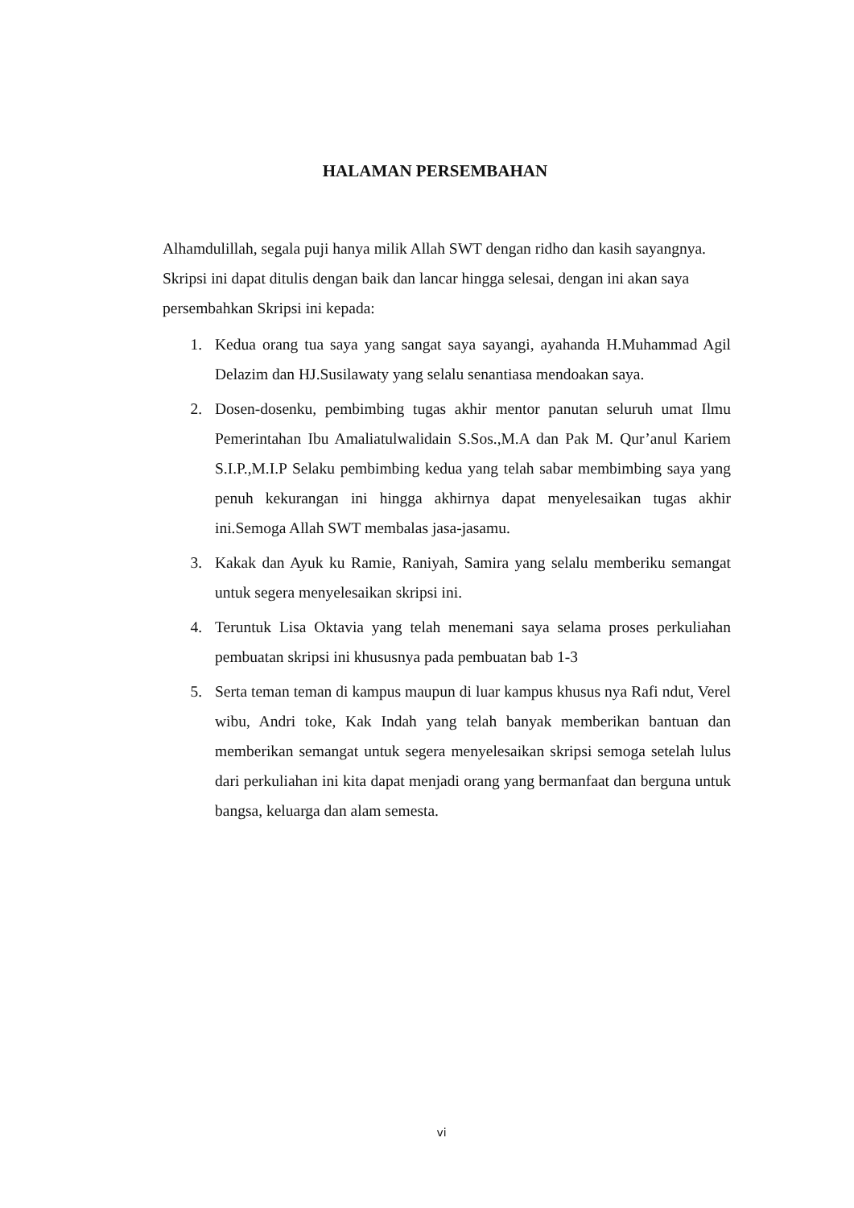HALAMAN PERSEMBAHAN
Alhamdulillah, segala puji hanya milik Allah SWT dengan ridho dan kasih sayangnya. Skripsi ini dapat ditulis dengan baik dan lancar hingga selesai, dengan ini akan saya persembahkan Skripsi ini kepada:
1. Kedua orang tua saya yang sangat saya sayangi, ayahanda H.Muhammad Agil Delazim dan HJ.Susilawaty yang selalu senantiasa mendoakan saya.
2. Dosen-dosenku, pembimbing tugas akhir mentor panutan seluruh umat Ilmu Pemerintahan Ibu Amaliatulwalidain S.Sos.,M.A dan Pak M. Qur’anul Kariem S.I.P.,M.I.P Selaku pembimbing kedua yang telah sabar membimbing saya yang penuh kekurangan ini hingga akhirnya dapat menyelesaikan tugas akhir ini.Semoga Allah SWT membalas jasa-jasamu.
3. Kakak dan Ayuk ku Ramie, Raniyah, Samira yang selalu memberiku semangat untuk segera menyelesaikan skripsi ini.
4. Teruntuk Lisa Oktavia yang telah menemani saya selama proses perkuliahan pembuatan skripsi ini khususnya pada pembuatan bab 1-3
5. Serta teman teman di kampus maupun di luar kampus khusus nya Rafi ndut, Verel wibu, Andri toke, Kak Indah yang telah banyak memberikan bantuan dan memberikan semangat untuk segera menyelesaikan skripsi semoga setelah lulus dari perkuliahan ini kita dapat menjadi orang yang bermanfaat dan berguna untuk bangsa, keluarga dan alam semesta.
vi